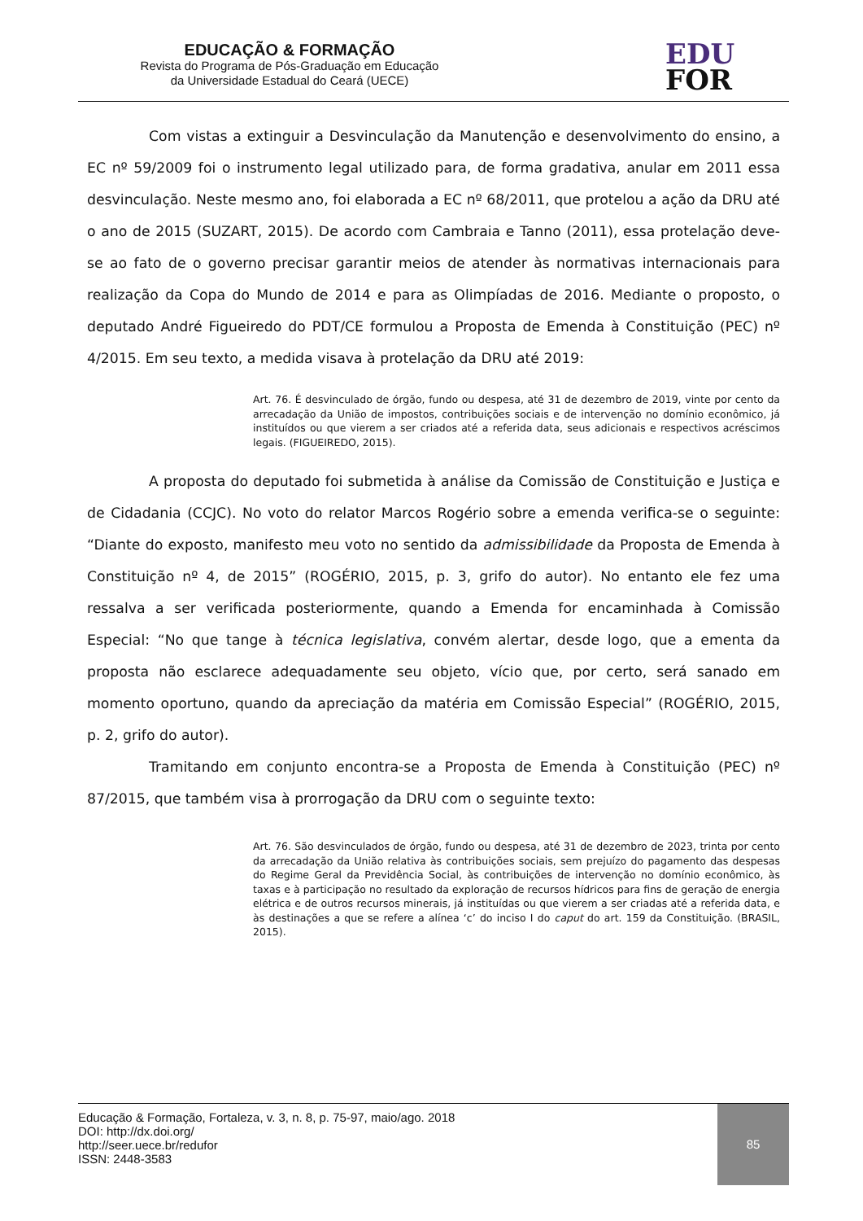EDUCAÇÃO & FORMAÇÃO
Revista do Programa de Pós-Graduação em Educação
da Universidade Estadual do Ceará (UECE)
EDU
FOR
Com vistas a extinguir a Desvinculação da Manutenção e desenvolvimento do ensino, a EC nº 59/2009 foi o instrumento legal utilizado para, de forma gradativa, anular em 2011 essa desvinculação. Neste mesmo ano, foi elaborada a EC nº 68/2011, que protelou a ação da DRU até o ano de 2015 (SUZART, 2015). De acordo com Cambraia e Tanno (2011), essa protelação deve-se ao fato de o governo precisar garantir meios de atender às normativas internacionais para realização da Copa do Mundo de 2014 e para as Olimpíadas de 2016. Mediante o proposto, o deputado André Figueiredo do PDT/CE formulou a Proposta de Emenda à Constituição (PEC) nº 4/2015. Em seu texto, a medida visava à protelação da DRU até 2019:
Art. 76. É desvinculado de órgão, fundo ou despesa, até 31 de dezembro de 2019, vinte por cento da arrecadação da União de impostos, contribuições sociais e de intervenção no domínio econômico, já instituídos ou que vierem a ser criados até a referida data, seus adicionais e respectivos acréscimos legais. (FIGUEIREDO, 2015).
A proposta do deputado foi submetida à análise da Comissão de Constituição e Justiça e de Cidadania (CCJC). No voto do relator Marcos Rogério sobre a emenda verifica-se o seguinte: “Diante do exposto, manifesto meu voto no sentido da admissibilidade da Proposta de Emenda à Constituição nº 4, de 2015” (ROGÉRIO, 2015, p. 3, grifo do autor). No entanto ele fez uma ressalva a ser verificada posteriormente, quando a Emenda for encaminhada à Comissão Especial: “No que tange à técnica legislativa, convém alertar, desde logo, que a ementa da proposta não esclarece adequadamente seu objeto, vício que, por certo, será sanado em momento oportuno, quando da apreciação da matéria em Comissão Especial” (ROGÉRIO, 2015, p. 2, grifo do autor).
Tramitando em conjunto encontra-se a Proposta de Emenda à Constituição (PEC) nº 87/2015, que também visa à prorrogação da DRU com o seguinte texto:
Art. 76. São desvinculados de órgão, fundo ou despesa, até 31 de dezembro de 2023, trinta por cento da arrecadação da União relativa às contribuições sociais, sem prejuízo do pagamento das despesas do Regime Geral da Previdência Social, às contribuições de intervenção no domínio econômico, às taxas e à participação no resultado da exploração de recursos hídricos para fins de geração de energia elétrica e de outros recursos minerais, já instituídas ou que vierem a ser criadas até a referida data, e às destinações a que se refere a alínea ‘c’ do inciso I do caput do art. 159 da Constituição. (BRASIL, 2015).
Educação & Formação, Fortaleza, v. 3, n. 8, p. 75-97, maio/ago. 2018
DOI: http://dx.doi.org/
http://seer.uece.br/redufor
ISSN: 2448-3583
85